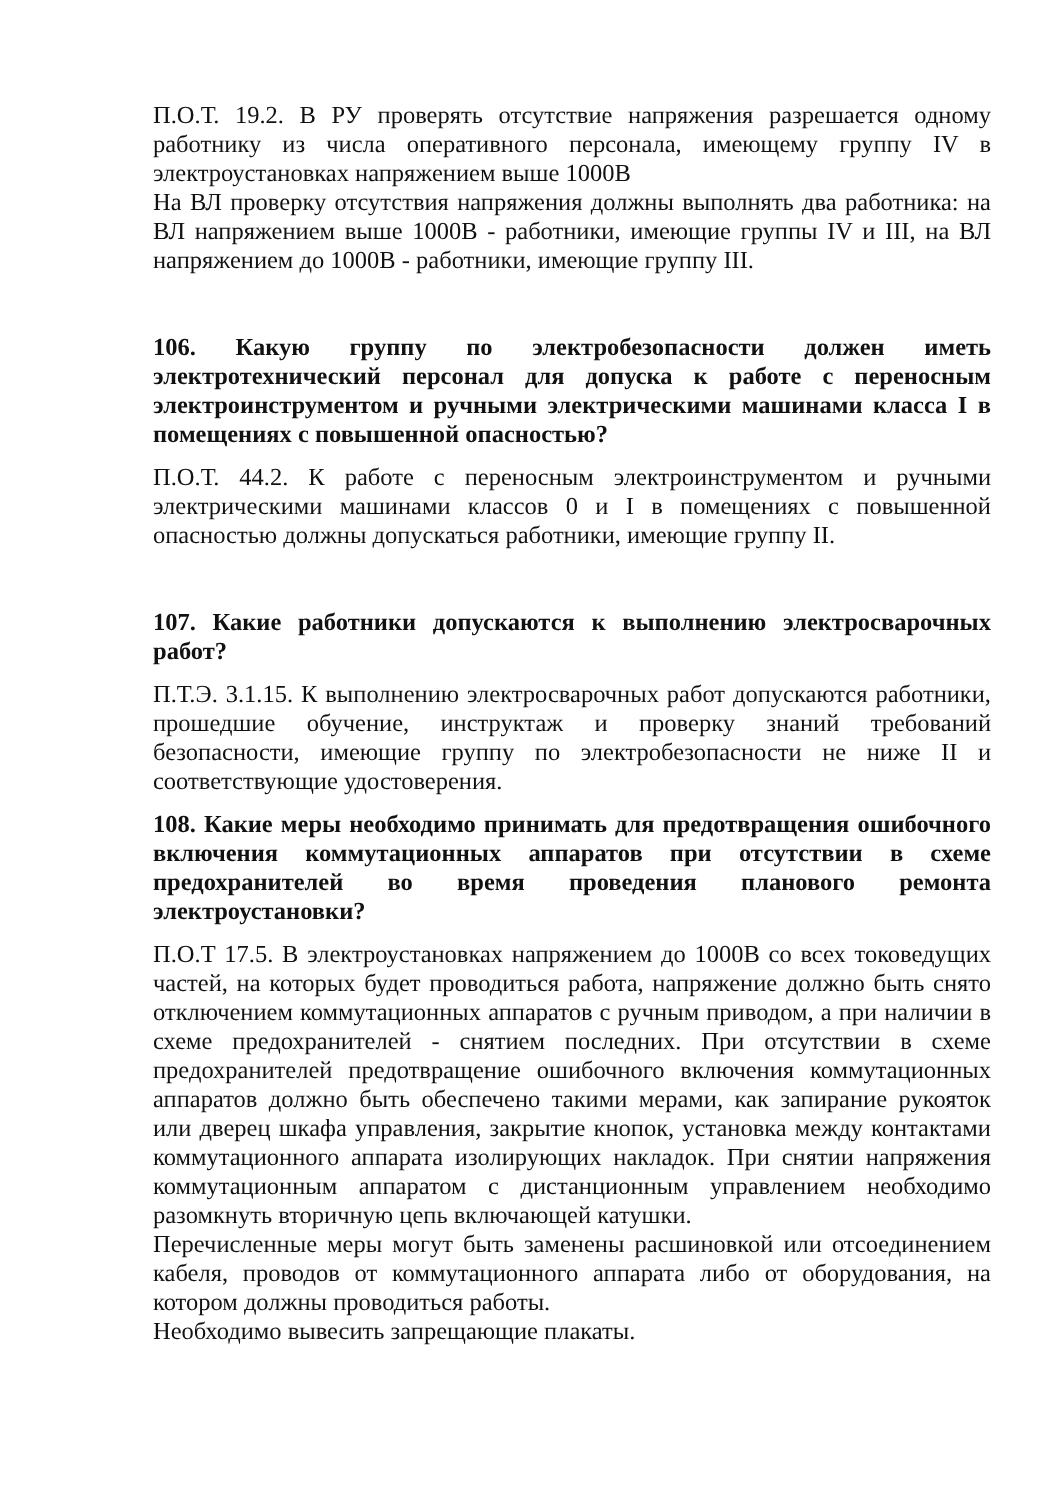П.О.Т. 19.2. В РУ проверять отсутствие напряжения разрешается одному работнику из числа оперативного персонала, имеющему группу IV в электроустановках напряжением выше 1000В
На ВЛ проверку отсутствия напряжения должны выполнять два работника: на ВЛ напряжением выше 1000В - работники, имеющие группы IV и III, на ВЛ напряжением до 1000В - работники, имеющие группу III.
106. Какую группу по электробезопасности должен иметь электротехнический персонал для допуска к работе с переносным электроинструментом и ручными электрическими машинами класса I в помещениях с повышенной опасностью?
П.О.Т. 44.2. К работе с переносным электроинструментом и ручными электрическими машинами классов 0 и I в помещениях с повышенной опасностью должны допускаться работники, имеющие группу II.
107. Какие работники допускаются к выполнению электросварочных работ?
П.Т.Э. 3.1.15. К выполнению электросварочных работ допускаются работники, прошедшие обучение, инструктаж и проверку знаний требований безопасности, имеющие группу по электробезопасности не ниже II и соответствующие удостоверения.
108. Какие меры необходимо принимать для предотвращения ошибочного включения коммутационных аппаратов при отсутствии в схеме предохранителей во время проведения планового ремонта электроустановки?
П.О.Т 17.5. В электроустановках напряжением до 1000В со всех токоведущих частей, на которых будет проводиться работа, напряжение должно быть снято отключением коммутационных аппаратов с ручным приводом, а при наличии в схеме предохранителей - снятием последних. При отсутствии в схеме предохранителей предотвращение ошибочного включения коммутационных аппаратов должно быть обеспечено такими мерами, как запирание рукояток или дверец шкафа управления, закрытие кнопок, установка между контактами коммутационного аппарата изолирующих накладок. При снятии напряжения коммутационным аппаратом с дистанционным управлением необходимо разомкнуть вторичную цепь включающей катушки.
Перечисленные меры могут быть заменены расшиновкой или отсоединением кабеля, проводов от коммутационного аппарата либо от оборудования, на котором должны проводиться работы.
Необходимо вывесить запрещающие плакаты.